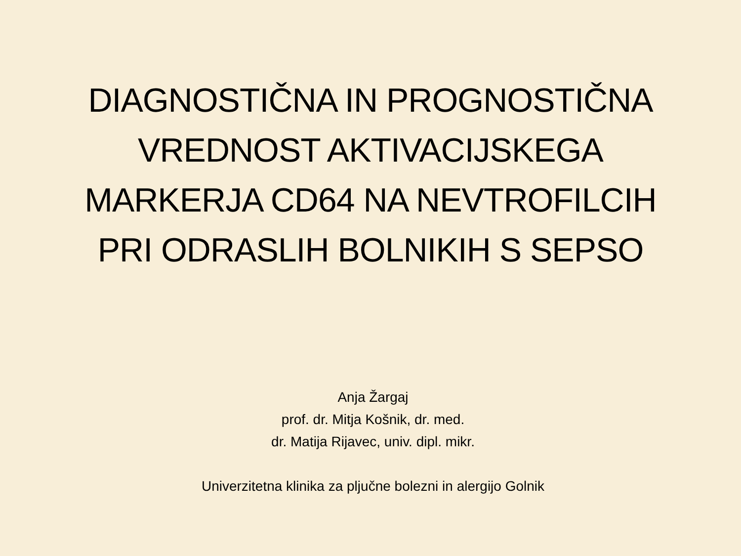DIAGNOSTIČNA IN PROGNOSTIČNA
VREDNOST AKTIVACIJSKEGA
MARKERJA CD64 NA NEVTROFILCIH
PRI ODRASLIH BOLNIKIH S SEPSO
Anja Žargaj
prof. dr. Mitja Košnik, dr. med.
dr. Matija Rijavec, univ. dipl. mikr.
Univerzitetna klinika za pljučne bolezni in alergijo Golnik